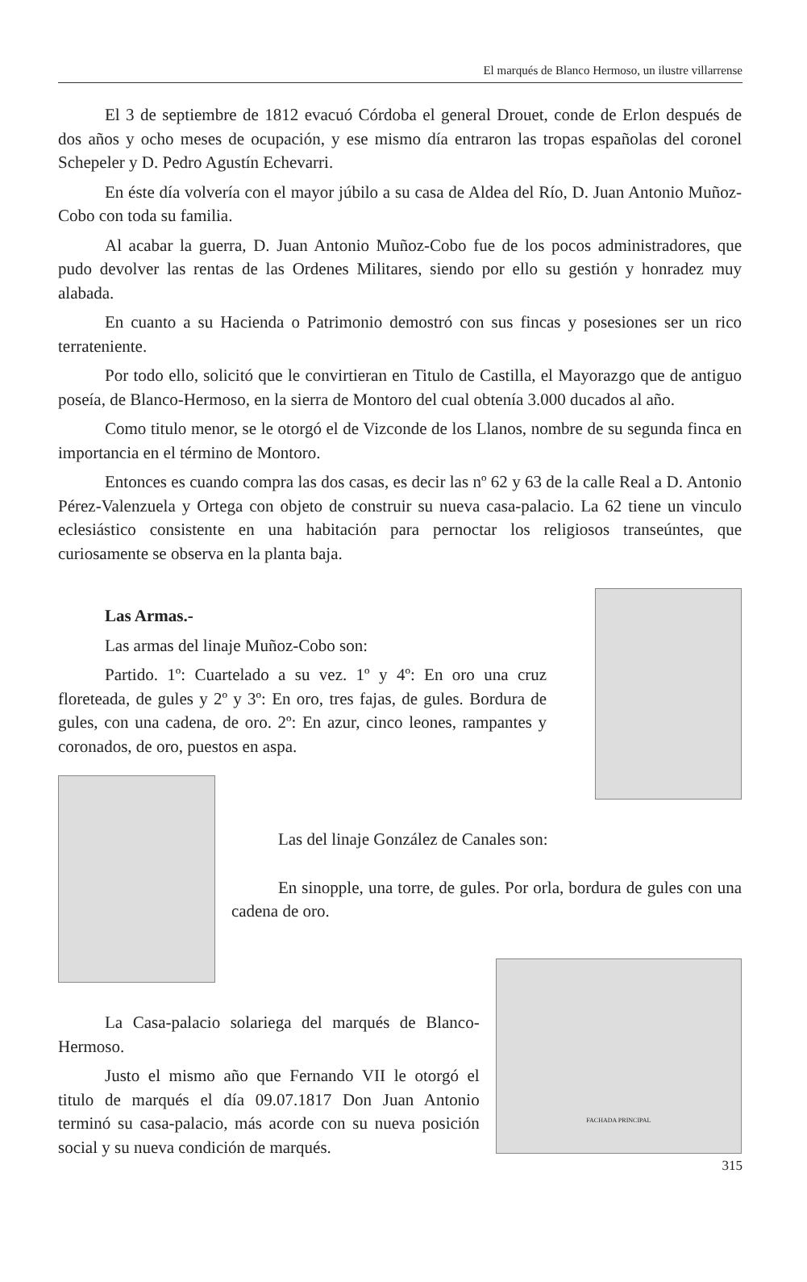El marqués de Blanco Hermoso, un ilustre villarrense
El 3 de septiembre de 1812 evacuó Córdoba el general Drouet, conde de Erlon después de dos años y ocho meses de ocupación, y ese mismo día entraron las tropas españolas del coronel Schepeler y D. Pedro Agustín Echevarri.
En éste día volvería con el mayor júbilo a su casa de Aldea del Río, D. Juan Antonio Muñoz-Cobo con toda su familia.
Al acabar la guerra, D. Juan Antonio Muñoz-Cobo fue de los pocos administradores, que pudo devolver las rentas de las Ordenes Militares, siendo por ello su gestión y honradez muy alabada.
En cuanto a su Hacienda o Patrimonio demostró con sus fincas y posesiones ser un rico terrateniente.
Por todo ello, solicitó que le convirtieran en Titulo de Castilla, el Mayorazgo que de antiguo poseía, de Blanco-Hermoso, en la sierra de Montoro del cual obtenía 3.000 ducados al año.
Como titulo menor, se le otorgó el de Vizconde de los Llanos, nombre de su segunda finca en importancia en el término de Montoro.
Entonces es cuando compra las dos casas, es decir las nº 62 y 63 de la calle Real a D. Antonio Pérez-Valenzuela y Ortega con objeto de construir su nueva casa-palacio. La 62 tiene un vinculo eclesiástico consistente en una habitación para pernoctar los religiosos transeúntes, que curiosamente se observa en la planta baja.
Las Armas.-
Las armas del linaje Muñoz-Cobo son:
Partido. 1º: Cuartelado a su vez. 1º y 4º: En oro una cruz floreteada, de gules y 2º y 3º: En oro, tres fajas, de gules. Bordura de gules, con una cadena, de oro. 2º: En azur, cinco leones, rampantes y coronados, de oro, puestos en aspa.
Las del linaje González de Canales son:
En sinopple, una torre, de gules. Por orla, bordura de gules con una cadena de oro.
La Casa-palacio solariega del marqués de Blanco-Hermoso.
Justo el mismo año que Fernando VII le otorgó el titulo de marqués el día 09.07.1817 Don Juan Antonio terminó su casa-palacio, más acorde con su nueva posición social y su nueva condición de marqués.
FACHADA PRINCIPAL
315